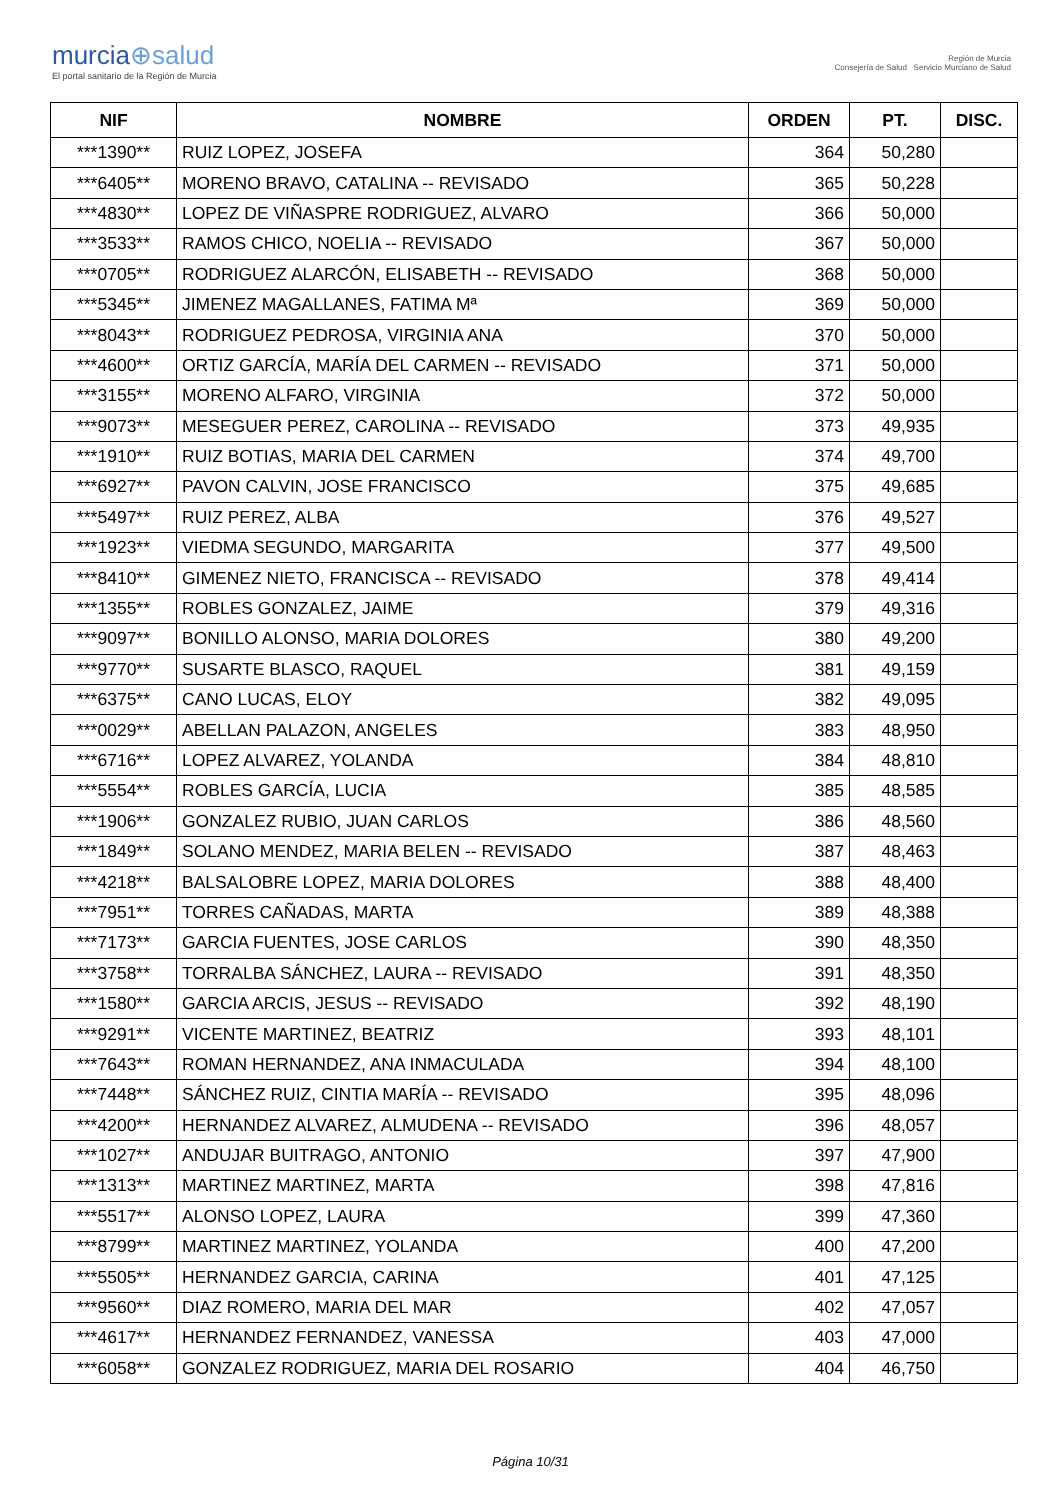murcia⊕salud
El portal sanitario de la Región de Murcia
Región de Murcia
Consejería de Salud Servicio Murciano de Salud
| NIF | NOMBRE | ORDEN | PT. | DISC. |
| --- | --- | --- | --- | --- |
| ***1390** | RUIZ LOPEZ, JOSEFA | 364 | 50,280 | |
| ***6405** | MORENO BRAVO, CATALINA -- REVISADO | 365 | 50,228 | |
| ***4830** | LOPEZ DE VIÑASPRE RODRIGUEZ, ALVARO | 366 | 50,000 | |
| ***3533** | RAMOS CHICO, NOELIA -- REVISADO | 367 | 50,000 | |
| ***0705** | RODRIGUEZ ALARCÓN, ELISABETH -- REVISADO | 368 | 50,000 | |
| ***5345** | JIMENEZ MAGALLANES, FATIMA Mª | 369 | 50,000 | |
| ***8043** | RODRIGUEZ PEDROSA, VIRGINIA ANA | 370 | 50,000 | |
| ***4600** | ORTIZ GARCÍA, MARÍA DEL CARMEN -- REVISADO | 371 | 50,000 | |
| ***3155** | MORENO ALFARO, VIRGINIA | 372 | 50,000 | |
| ***9073** | MESEGUER PEREZ, CAROLINA -- REVISADO | 373 | 49,935 | |
| ***1910** | RUIZ BOTIAS, MARIA DEL CARMEN | 374 | 49,700 | |
| ***6927** | PAVON CALVIN, JOSE FRANCISCO | 375 | 49,685 | |
| ***5497** | RUIZ PEREZ, ALBA | 376 | 49,527 | |
| ***1923** | VIEDMA SEGUNDO, MARGARITA | 377 | 49,500 | |
| ***8410** | GIMENEZ NIETO, FRANCISCA -- REVISADO | 378 | 49,414 | |
| ***1355** | ROBLES GONZALEZ, JAIME | 379 | 49,316 | |
| ***9097** | BONILLO ALONSO, MARIA DOLORES | 380 | 49,200 | |
| ***9770** | SUSARTE BLASCO, RAQUEL | 381 | 49,159 | |
| ***6375** | CANO LUCAS, ELOY | 382 | 49,095 | |
| ***0029** | ABELLAN PALAZON, ANGELES | 383 | 48,950 | |
| ***6716** | LOPEZ ALVAREZ, YOLANDA | 384 | 48,810 | |
| ***5554** | ROBLES GARCÍA, LUCIA | 385 | 48,585 | |
| ***1906** | GONZALEZ RUBIO, JUAN CARLOS | 386 | 48,560 | |
| ***1849** | SOLANO MENDEZ, MARIA BELEN -- REVISADO | 387 | 48,463 | |
| ***4218** | BALSALOBRE LOPEZ, MARIA DOLORES | 388 | 48,400 | |
| ***7951** | TORRES CAÑADAS, MARTA | 389 | 48,388 | |
| ***7173** | GARCIA FUENTES, JOSE CARLOS | 390 | 48,350 | |
| ***3758** | TORRALBA SÁNCHEZ, LAURA -- REVISADO | 391 | 48,350 | |
| ***1580** | GARCIA ARCIS, JESUS -- REVISADO | 392 | 48,190 | |
| ***9291** | VICENTE MARTINEZ, BEATRIZ | 393 | 48,101 | |
| ***7643** | ROMAN HERNANDEZ, ANA INMACULADA | 394 | 48,100 | |
| ***7448** | SÁNCHEZ RUIZ, CINTIA MARÍA -- REVISADO | 395 | 48,096 | |
| ***4200** | HERNANDEZ ALVAREZ, ALMUDENA -- REVISADO | 396 | 48,057 | |
| ***1027** | ANDUJAR BUITRAGO, ANTONIO | 397 | 47,900 | |
| ***1313** | MARTINEZ MARTINEZ, MARTA | 398 | 47,816 | |
| ***5517** | ALONSO LOPEZ, LAURA | 399 | 47,360 | |
| ***8799** | MARTINEZ MARTINEZ, YOLANDA | 400 | 47,200 | |
| ***5505** | HERNANDEZ GARCIA, CARINA | 401 | 47,125 | |
| ***9560** | DIAZ ROMERO, MARIA DEL MAR | 402 | 47,057 | |
| ***4617** | HERNANDEZ FERNANDEZ, VANESSA | 403 | 47,000 | |
| ***6058** | GONZALEZ RODRIGUEZ, MARIA DEL ROSARIO | 404 | 46,750 | |
Página 10/31